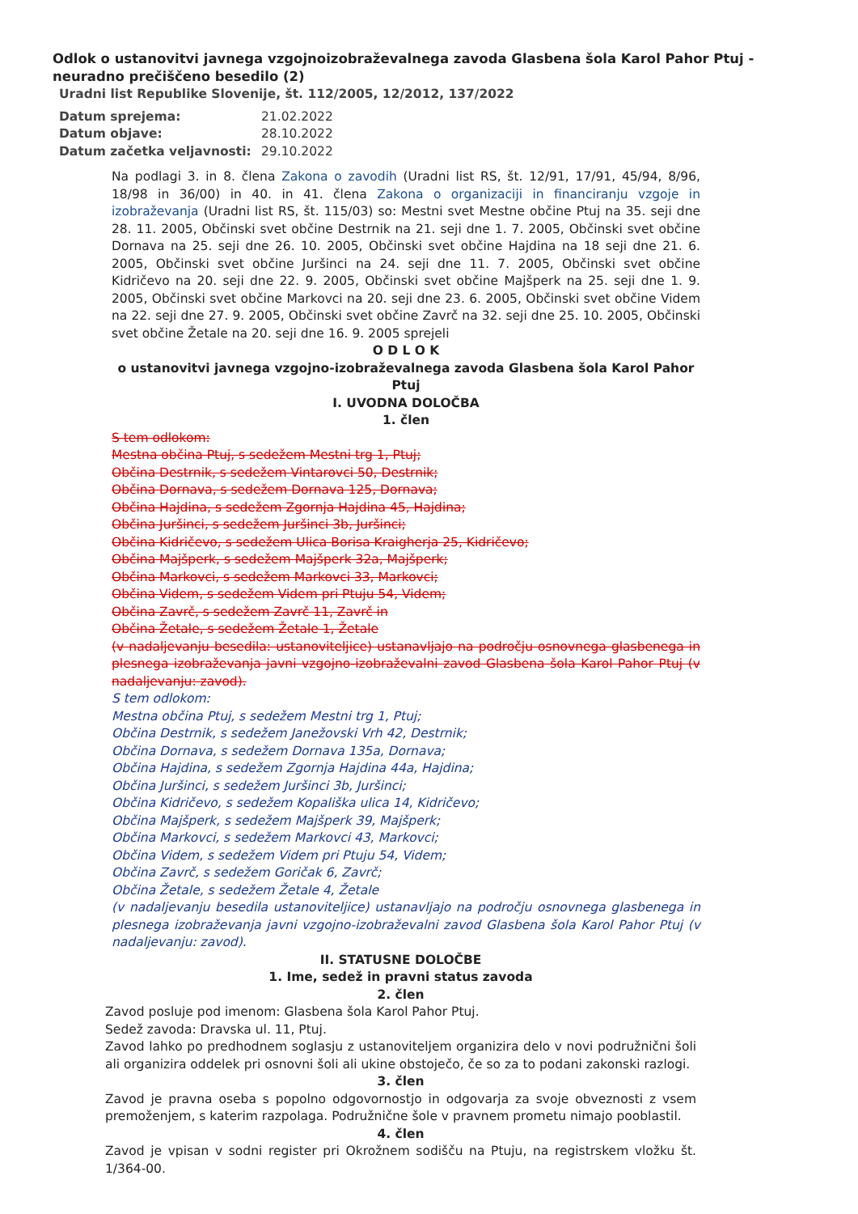Odlok o ustanovitvi javnega vzgojnoizobraževalnega zavoda Glasbena šola Karol Pahor Ptuj - neuradno prečiščeno besedilo (2)
Uradni list Republike Slovenije, št. 112/2005, 12/2012, 137/2022
Datum sprejema: 21.02.2022
Datum objave: 28.10.2022
Datum začetka veljavnosti: 29.10.2022
Na podlagi 3. in 8. člena Zakona o zavodih (Uradni list RS, št. 12/91, 17/91, 45/94, 8/96, 18/98 in 36/00) in 40. in 41. člena Zakona o organizaciji in financiranju vzgoje in izobraževanja (Uradni list RS, št. 115/03) so: Mestni svet Mestne občine Ptuj na 35. seji dne 28. 11. 2005, Občinski svet občine Destrnik na 21. seji dne 1. 7. 2005, Občinski svet občine Dornava na 25. seji dne 26. 10. 2005, Občinski svet občine Hajdina na 18 seji dne 21. 6. 2005, Občinski svet občine Juršinci na 24. seji dne 11. 7. 2005, Občinski svet občine Kidričevo na 20. seji dne 22. 9. 2005, Občinski svet občine Majšperk na 25. seji dne 1. 9. 2005, Občinski svet občine Markovci na 20. seji dne 23. 6. 2005, Občinski svet občine Videm na 22. seji dne 27. 9. 2005, Občinski svet občine Zavrč na 32. seji dne 25. 10. 2005, Občinski svet občine Žetale na 20. seji dne 16. 9. 2005 sprejeli
O D L O K
o ustanovitvi javnega vzgojno-izobraževalnega zavoda Glasbena šola Karol Pahor Ptuj
I. UVODNA DOLOČBA
1. člen
S tem odlokom:
Mestna občina Ptuj, s sedežem Mestni trg 1, Ptuj;
Občina Destrnik, s sedežem Vintarovci 50, Destrnik;
Občina Dornava, s sedežem Dornava 125, Dornava;
Občina Hajdina, s sedežem Zgornja Hajdina 45, Hajdina;
Občina Juršinci, s sedežem Juršinci 3b, Juršinci;
Občina Kidričevo, s sedežem Ulica Borisa Kraigherja 25, Kidričevo;
Občina Majšperk, s sedežem Majšperk 32a, Majšperk;
Občina Markovci, s sedežem Markovci 33, Markovci;
Občina Videm, s sedežem Videm pri Ptuju 54, Videm;
Občina Zavrč, s sedežem Zavrč 11, Zavrč in
Občina Žetale, s sedežem Žetale 1, Žetale
(v nadaljevanju besedila: ustanoviteljice) ustanavljajo na področju osnovnega glasbenega in plesnega izobraževanja javni vzgojno-izobraževalni zavod Glasbena šola Karol Pahor Ptuj (v nadaljevanju: zavod).
S tem odlokom:
Mestna občina Ptuj, s sedežem Mestni trg 1, Ptuj;
Občina Destrnik, s sedežem Janežovski Vrh 42, Destrnik;
Občina Dornava, s sedežem Dornava 135a, Dornava;
Občina Hajdina, s sedežem Zgornja Hajdina 44a, Hajdina;
Občina Juršinci, s sedežem Juršinci 3b, Juršinci;
Občina Kidričevo, s sedežem Kopališka ulica 14, Kidričevo;
Občina Majšperk, s sedežem Majšperk 39, Majšperk;
Občina Markovci, s sedežem Markovci 43, Markovci;
Občina Videm, s sedežem Videm pri Ptuju 54, Videm;
Občina Zavrč, s sedežem Goričak 6, Zavrč;
Občina Žetale, s sedežem Žetale 4, Žetale
(v nadaljevanju besedila ustanoviteljice) ustanavljajo na področju osnovnega glasbenega in plesnega izobraževanja javni vzgojno-izobraževalni zavod Glasbena šola Karol Pahor Ptuj (v nadaljevanju: zavod).
II. STATUSNE DOLOČBE
1. Ime, sedež in pravni status zavoda
2. člen
Zavod posluje pod imenom: Glasbena šola Karol Pahor Ptuj.
Sedež zavoda: Dravska ul. 11, Ptuj.
Zavod lahko po predhodnem soglasju z ustanoviteljem organizira delo v novi podružnični šoli ali organizira oddelek pri osnovni šoli ali ukine obstoječo, če so za to podani zakonski razlogi.
3. člen
Zavod je pravna oseba s popolno odgovornostjo in odgovarja za svoje obveznosti z vsem premoženjem, s katerim razpolaga. Podružnične šole v pravnem prometu nimajo pooblastil.
4. člen
Zavod je vpisan v sodni register pri Okrožnem sodišču na Ptuju, na registrskem vložku št. 1/364-00.